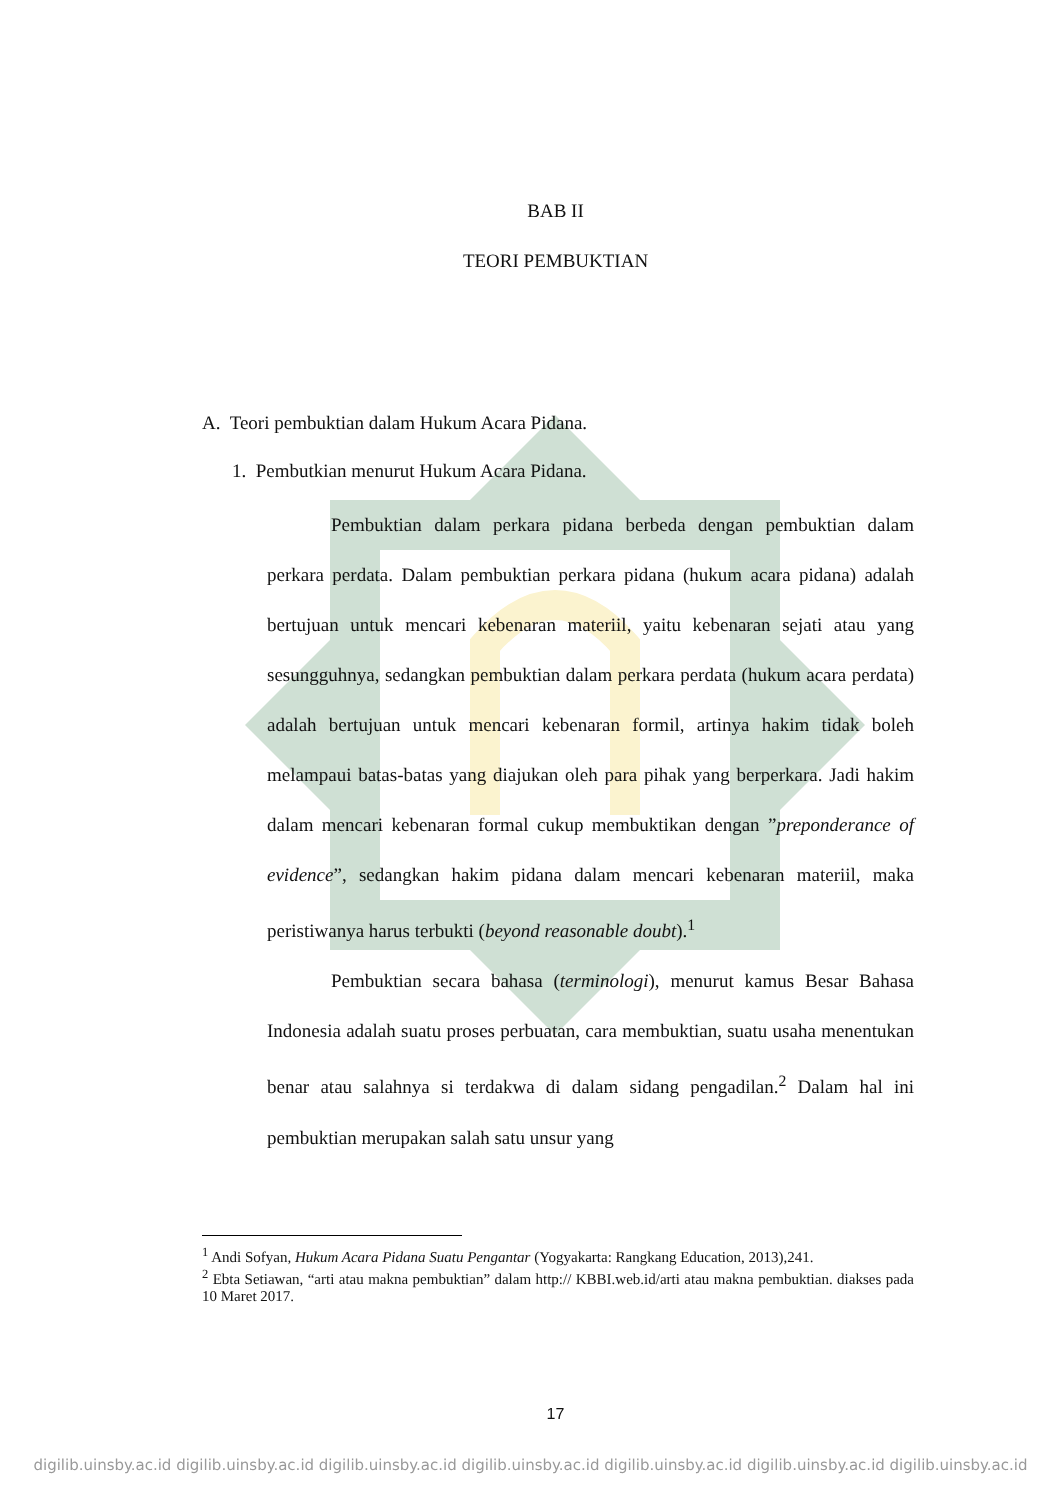BAB II
TEORI PEMBUKTIAN
A. Teori pembuktian dalam Hukum Acara Pidana.
1. Pembutkian menurut Hukum Acara Pidana.
Pembuktian dalam perkara pidana berbeda dengan pembuktian dalam perkara perdata. Dalam pembuktian perkara pidana (hukum acara pidana) adalah bertujuan untuk mencari kebenaran materiil, yaitu kebenaran sejati atau yang sesungguhnya, sedangkan pembuktian dalam perkara perdata (hukum acara perdata) adalah bertujuan untuk mencari kebenaran formil, artinya hakim tidak boleh melampaui batas-batas yang diajukan oleh para pihak yang berperkara. Jadi hakim dalam mencari kebenaran formal cukup membuktikan dengan ”preponderance of evidence”, sedangkan hakim pidana dalam mencari kebenaran materiil, maka peristiwanya harus terbukti (beyond reasonable doubt).<sup>1</sup>
Pembuktian secara bahasa (terminologi), menurut kamus Besar Bahasa Indonesia adalah suatu proses perbuatan, cara membuktian, suatu usaha menentukan benar atau salahnya si terdakwa di dalam sidang pengadilan.<sup>2</sup> Dalam hal ini pembuktian merupakan salah satu unsur yang
<sup>1</sup> Andi Sofyan, Hukum Acara Pidana Suatu Pengantar (Yogyakarta: Rangkang Education, 2013),241.
<sup>2</sup> Ebta Setiawan, “arti atau makna pembuktian” dalam http:// KBBI.web.id/arti atau makna pembuktian. diakses pada 10 Maret 2017.
17
digilib.uinsby.ac.id digilib.uinsby.ac.id digilib.uinsby.ac.id digilib.uinsby.ac.id digilib.uinsby.ac.id digilib.uinsby.ac.id digilib.uinsby.ac.id